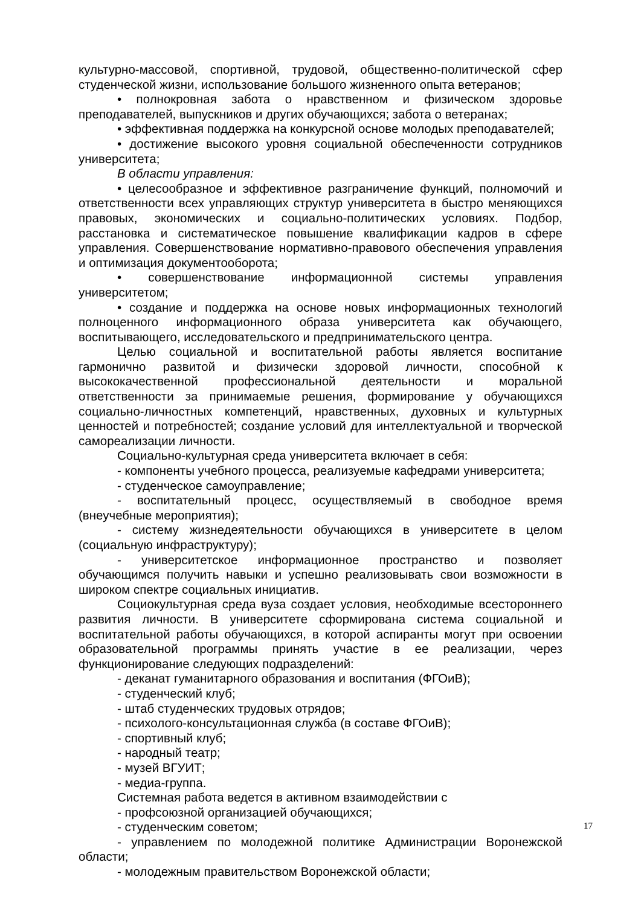культурно-массовой, спортивной, трудовой, общественно-политической сфер студенческой жизни, использование большого жизненного опыта ветеранов;
• полнокровная забота о нравственном и физическом здоровье преподавателей, выпускников и других обучающихся; забота о ветеранах;
• эффективная поддержка на конкурсной основе молодых преподавателей;
• достижение высокого уровня социальной обеспеченности сотрудников университета;
В области управления:
• целесообразное и эффективное разграничение функций, полномочий и ответственности всех управляющих структур университета в быстро меняющихся правовых, экономических и социально-политических условиях. Подбор, расстановка и систематическое повышение квалификации кадров в сфере управления. Совершенствование нормативно-правового обеспечения управления и оптимизация документооборота;
• совершенствование информационной системы управления университетом;
• создание и поддержка на основе новых информационных технологий полноценного информационного образа университета как обучающего, воспитывающего, исследовательского и предпринимательского центра.
Целью социальной и воспитательной работы является воспитание гармонично развитой и физически здоровой личности, способной к высококачественной профессиональной деятельности и моральной ответственности за принимаемые решения, формирование у обучающихся социально-личностных компетенций, нравственных, духовных и культурных ценностей и потребностей; создание условий для интеллектуальной и творческой самореализации личности.
Социально-культурная среда университета включает в себя:
- компоненты учебного процесса, реализуемые кафедрами университета;
- студенческое самоуправление;
- воспитательный процесс, осуществляемый в свободное время (внеучебные мероприятия);
- систему жизнедеятельности обучающихся в университете в целом (социальную инфраструктуру);
- университетское информационное пространство и позволяет обучающимся получить навыки и успешно реализовывать свои возможности в широком спектре социальных инициатив.
Социокультурная среда вуза создает условия, необходимые всестороннего развития личности. В университете сформирована система социальной и воспитательной работы обучающихся, в которой аспиранты могут при освоении образовательной программы принять участие в ее реализации, через функционирование следующих подразделений:
- деканат гуманитарного образования и воспитания (ФГОиВ);
- студенческий клуб;
- штаб студенческих трудовых отрядов;
- психолого-консультационная служба (в составе ФГОиВ);
- спортивный клуб;
- народный театр;
- музей ВГУИТ;
- медиа-группа.
Системная работа ведется в активном взаимодействии с
- профсоюзной организацией обучающихся;
- студенческим советом;
- управлением по молодежной политике Администрации Воронежской области;
- молодежным правительством Воронежской области;
17